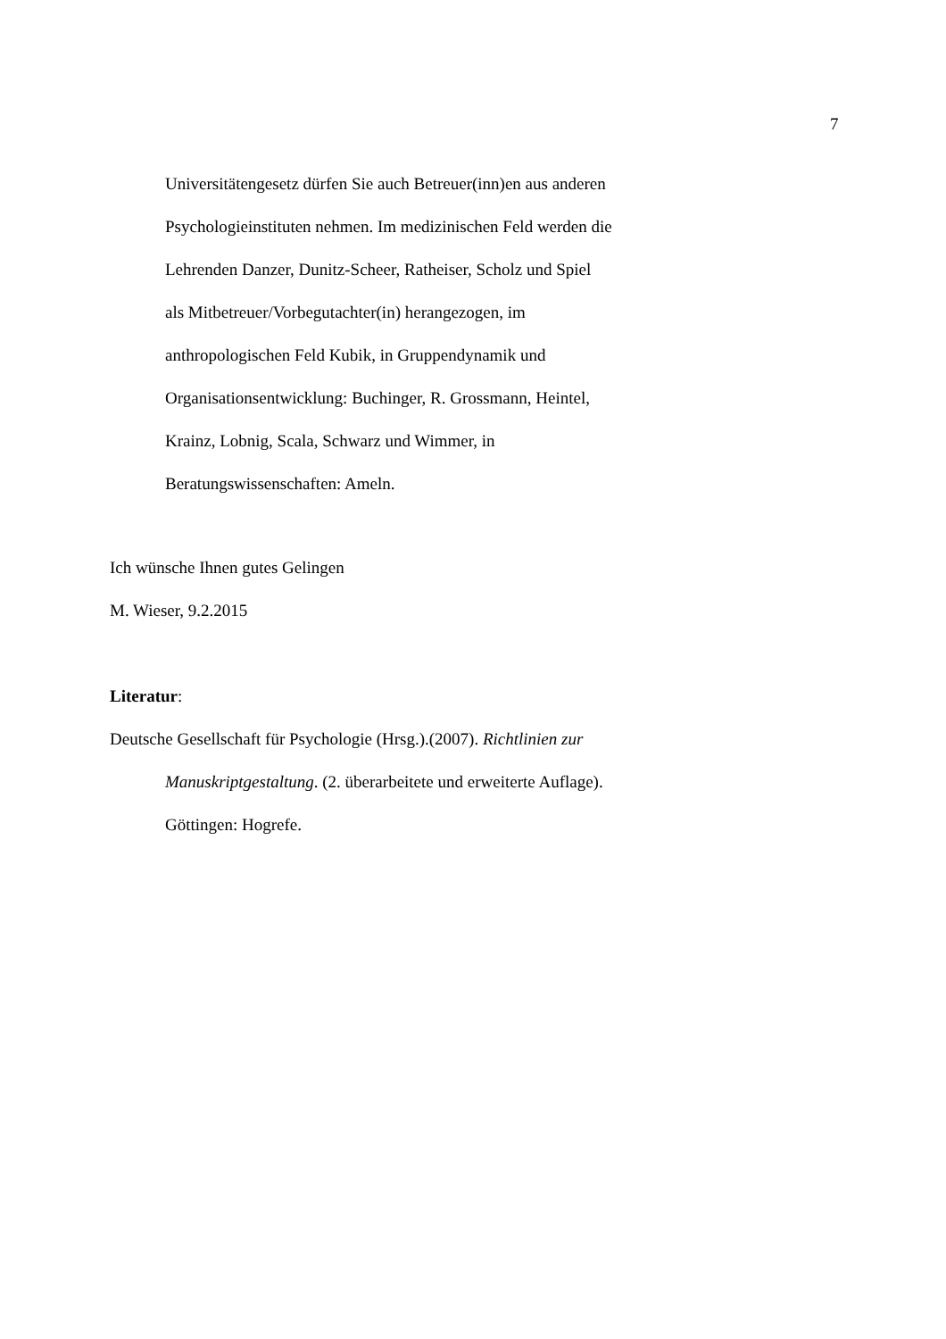7
Universitätengesetz dürfen Sie auch Betreuer(inn)en aus anderen
Psychologieinstituten nehmen. Im medizinischen Feld werden die
Lehrenden Danzer, Dunitz-Scheer, Ratheiser, Scholz und Spiel
als Mitbetreuer/Vorbegutachter(in) herangezogen, im
anthropologischen Feld Kubik, in Gruppendynamik und
Organisationsentwicklung: Buchinger, R. Grossmann, Heintel,
Krainz, Lobnig, Scala, Schwarz und Wimmer, in
Beratungswissenschaften: Ameln.
Ich wünsche Ihnen gutes Gelingen
M. Wieser, 9.2.2015
Literatur:
Deutsche Gesellschaft für Psychologie (Hrsg.).(2007). Richtlinien zur
Manuskriptgestaltung. (2. überarbeitete und erweiterte Auflage).
Göttingen: Hogrefe.